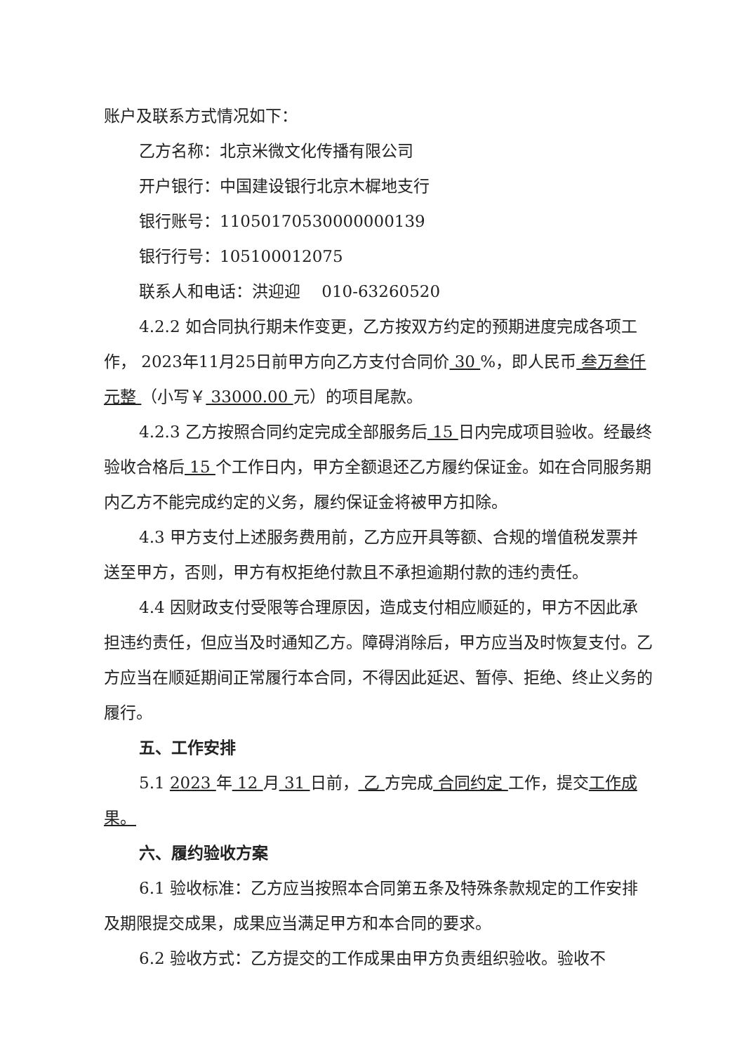账户及联系方式情况如下：
乙方名称：北京米微文化传播有限公司
开户银行：中国建设银行北京木樨地支行
银行账号：11050170530000000139
银行行号：105100012075
联系人和电话：洪迎迎　 010-63260520
4.2.2 如合同执行期未作变更，乙方按双方约定的预期进度完成各项工作， 2023年11月25日前甲方向乙方支付合同价 30 %，即人民币 叁万叁仟元整 （小写￥ 33000.00 元）的项目尾款。
4.2.3 乙方按照合同约定完成全部服务后 15 日内完成项目验收。经最终验收合格后 15 个工作日内，甲方全额退还乙方履约保证金。如在合同服务期内乙方不能完成约定的义务，履约保证金将被甲方扣除。
4.3 甲方支付上述服务费用前，乙方应开具等额、合规的增值税发票并送至甲方，否则，甲方有权拒绝付款且不承担逾期付款的违约责任。
4.4 因财政支付受限等合理原因，造成支付相应顺延的，甲方不因此承担违约责任，但应当及时通知乙方。障碍消除后，甲方应当及时恢复支付。乙方应当在顺延期间正常履行本合同，不得因此延迟、暂停、拒绝、终止义务的履行。
五、工作安排
5.1 2023 年 12 月 31 日前， 乙 方完成 合同约定 工作，提交工作成果。
六、履约验收方案
6.1 验收标准：乙方应当按照本合同第五条及特殊条款规定的工作安排及期限提交成果，成果应当满足甲方和本合同的要求。
6.2 验收方式：乙方提交的工作成果由甲方负责组织验收。验收不